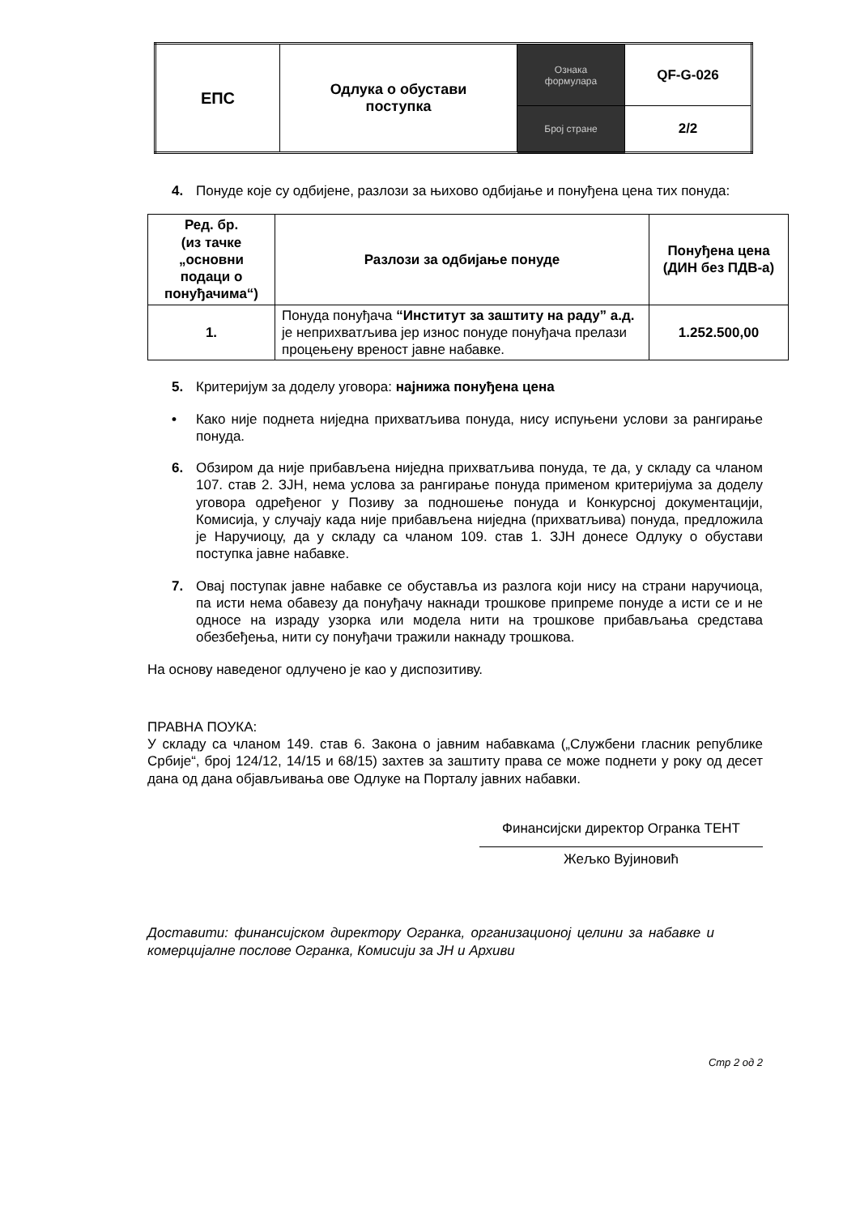| ЕПС | Одлука о обустави поступка | Ознака формулара | QF-G-026 |
| | | Број стране | 2/2 |
4. Понуде које су одбијене, разлози за њихово одбијање и понуђена цена тих понуда:
| Ред. бр. (из тачке „основни подаци о понуђачима“) | Разлози за одбијање понуде | Понуђена цена (ДИН без ПДВ-а) |
| --- | --- | --- |
| 1. | Понуда понуђача “Институт за заштиту на раду” а.д. је неприхватљива јер износ понуде понуђача прелази процењену вреност јавне набавке. | 1.252.500,00 |
5. Критеријум за доделу уговора: најнижа понуђена цена
• Како није поднета ниједна прихватљива понуда, нису испуњени услови за рангирање понуда.
6. Обзиром да није прибављена ниједна прихватљива понуда, те да, у складу са чланом 107. став 2. ЗЈН, нема услова за рангирање понуда применом критеријума за доделу уговора одређеног у Позиву за подношење понуда и Конкурсној документацији, Комисија, у случају када није прибављена ниједна (прихватљива) понуда, предложила је Наручиоцу, да у складу са чланом 109. став 1. ЗЈН донесе Одлуку о обустави поступка јавне набавке.
7. Овај поступак јавне набавке се обуставља из разлога који нису на страни наручиоца, па исти нема обавезу да понуђачу накнади трошкове припреме понуде а исти се и не односе на израду узорка или модела нити на трошкове прибављања средстава обезбеђења, нити су понуђачи тражили накнаду трошкова.
На основу наведеног одлучено је као у диспозитиву.
ПРАВНА ПОУКА:
У складу са чланом 149. став 6. Закона о јавним набавкама („Службени гласник републике Србије“, број 124/12, 14/15 и 68/15) захтев за заштиту права се може поднети у року од десет дана од дана објављивања ове Одлуке на Порталу јавних набавки.
Финансијски директор Огранка ТЕНТ
Жељко Вујиновић
Доставити: финансијском директору Огранка, организационој целини за набавке и комерцијалне послове Огранка, Комисији за ЈН и Архиви
Стр 2 од 2